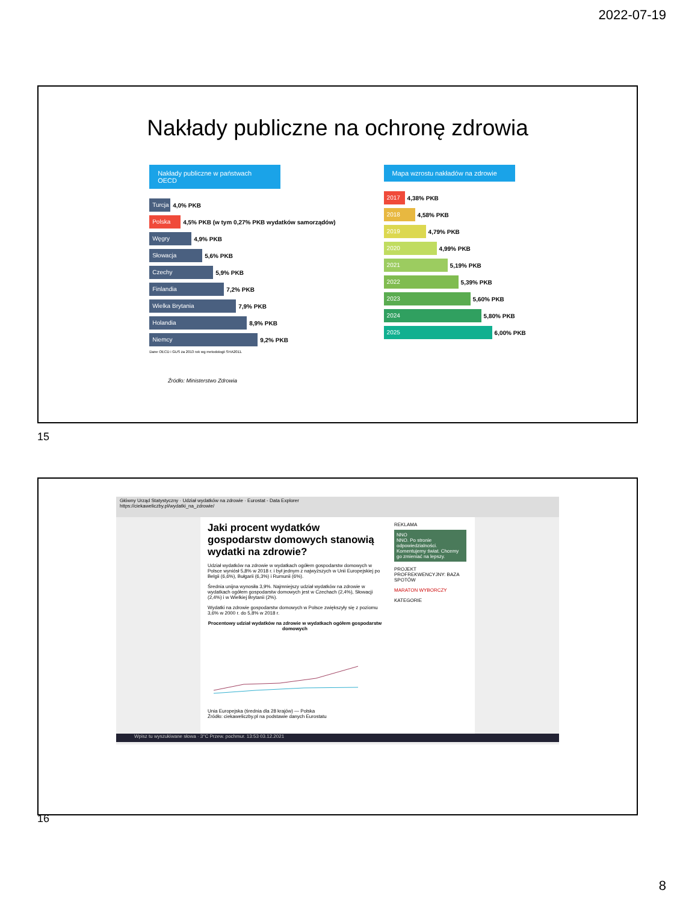2022-07-19
Nakłady publiczne na ochronę zdrowia
Nakłady publiczne w państwach OECD
Turcja 4,0% PKB
Polska 4,5% PKB (w tym 0,27% PKB wydatków samorządów)
Węgry 4,9% PKB
Słowacja 5,6% PKB
Czechy 5,9% PKB
Finlandia 7,2% PKB
Wielka Brytania 7,9% PKB
Holandia 8,9% PKB
Niemcy 9,2% PKB
Dane OECD i GUS za 2013 rok wg metodologii SHA2011.
Mapa wzrostu nakładów na zdrowie
2017 4,38% PKB
2018 4,58% PKB
2019 4,79% PKB
2020 4,99% PKB
2021 5,19% PKB
2022 5,39% PKB
2023 5,60% PKB
2024 5,80% PKB
2025 6,00% PKB
Źródło: Ministerstwo Zdrowia
15
Główny Urząd Statystyczny · Udział wydatków na zdrowie · Eurostat - Data Explorer
https://ciekaweliczby.pl/wydatki_na_zdrowie/
Jaki procent wydatków gospodarstw domowych stanowią wydatki na zdrowie?
Udział wydatków na zdrowie w wydatkach ogółem gospodarstw domowych w Polsce wyniósł 5,8% w 2018 r. i był jednym z najwyższych w Unii Europejskiej po Belgii (6,6%), Bułgarii (6,3%) i Rumunii (6%).
Średnia unijna wynosiła 3,9%. Najmniejszy udział wydatków na zdrowie w wydatkach ogółem gospodarstw domowych jest w Czechach (2,4%), Słowacji (2,4%) i w Wielkiej Brytanii (2%).
Wydatki na zdrowie gospodarstw domowych w Polsce zwiększyły się z poziomu 3,6% w 2000 r. do 5,8% w 2018 r.
Procentowy udział wydatków na zdrowie w wydatkach ogółem gospodarstw domowych
Unia Europejska (średnia dla 28 krajów) — Polska
Źródło: ciekaweliczby.pl na podstawie danych Eurostatu
REKLAMA
NNO
NNO. Po stronie odpowiedzialności. Komentujemy świat. Chcemy go zmieniać na lepszy.
PROJEKT PROFREKWENCYJNY: BAZA SPOTÓW
MARATON WYBORCZY
KATEGORIE
Wpisz tu wyszukiwane słowa · 3°C Przew. pochmur. 13:53 03.12.2021
16
8